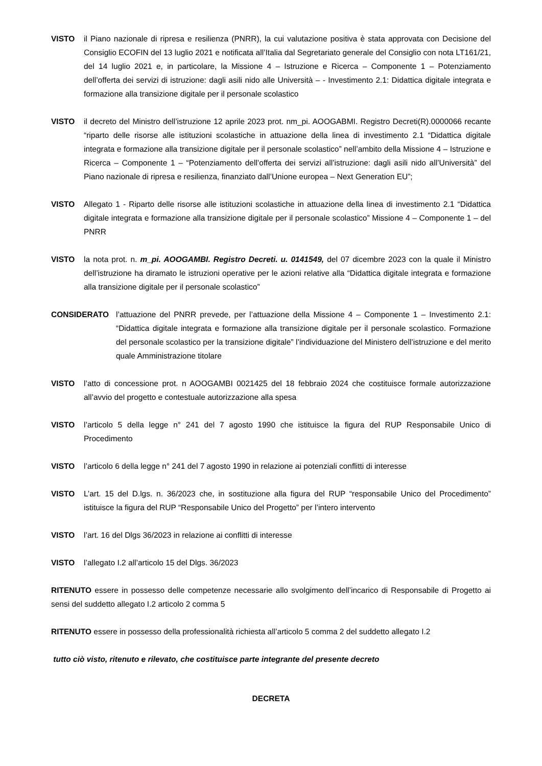VISTO il Piano nazionale di ripresa e resilienza (PNRR), la cui valutazione positiva è stata approvata con Decisione del Consiglio ECOFIN del 13 luglio 2021 e notificata all’Italia dal Segretariato generale del Consiglio con nota LT161/21, del 14 luglio 2021 e, in particolare, la Missione 4 – Istruzione e Ricerca – Componente 1 – Potenziamento dell’offerta dei servizi di istruzione: dagli asili nido alle Università – - Investimento 2.1: Didattica digitale integrata e formazione alla transizione digitale per il personale scolastico
VISTO il decreto del Ministro dell’istruzione 12 aprile 2023 prot. nm_pi. AOOGABMI. Registro Decreti(R).0000066 recante “riparto delle risorse alle istituzioni scolastiche in attuazione della linea di investimento 2.1 “Didattica digitale integrata e formazione alla transizione digitale per il personale scolastico” nell’ambito della Missione 4 – Istruzione e Ricerca – Componente 1 – “Potenziamento dell’offerta dei servizi all’istruzione: dagli asili nido all’Università” del Piano nazionale di ripresa e resilienza, finanziato dall’Unione europea – Next Generation EU”;
VISTO Allegato 1 - Riparto delle risorse alle istituzioni scolastiche in attuazione della linea di investimento 2.1 “Didattica digitale integrata e formazione alla transizione digitale per il personale scolastico” Missione 4 – Componente 1 – del PNRR
VISTO la nota prot. n. m_pi. AOOGAMBI. Registro Decreti. u. 0141549, del 07 dicembre 2023 con la quale il Ministro dell’istruzione ha diramato le istruzioni operative per le azioni relative alla “Didattica digitale integrata e formazione alla transizione digitale per il personale scolastico”
CONSIDERATO l’attuazione del PNRR prevede, per l’attuazione della Missione 4 – Componente 1 – Investimento 2.1: “Didattica digitale integrata e formazione alla transizione digitale per il personale scolastico. Formazione del personale scolastico per la transizione digitale” l’individuazione del Ministero dell’istruzione e del merito quale Amministrazione titolare
VISTO l’atto di concessione prot. n AOOGAMBI 0021425 del 18 febbraio 2024 che costituisce formale autorizzazione all’avvio del progetto e contestuale autorizzazione alla spesa
VISTO l’articolo 5 della legge n° 241 del 7 agosto 1990 che istituisce la figura del RUP Responsabile Unico di Procedimento
VISTO l’articolo 6 della legge n° 241 del 7 agosto 1990 in relazione ai potenziali conflitti di interesse
VISTO L’art. 15 del D.lgs. n. 36/2023 che, in sostituzione alla figura del RUP “responsabile Unico del Procedimento” istituisce la figura del RUP “Responsabile Unico del Progetto” per l’intero intervento
VISTO l’art. 16 del Dlgs 36/2023 in relazione ai conflitti di interesse
VISTO l’allegato I.2 all’articolo 15 del Dlgs. 36/2023
RITENUTO essere in possesso delle competenze necessarie allo svolgimento dell’incarico di Responsabile di Progetto ai sensi del suddetto allegato I.2 articolo 2 comma 5
RITENUTO essere in possesso della professionalità richiesta all’articolo 5 comma 2 del suddetto allegato I.2
tutto ciò visto, ritenuto e rilevato, che costituisce parte integrante del presente decreto
DECRETA